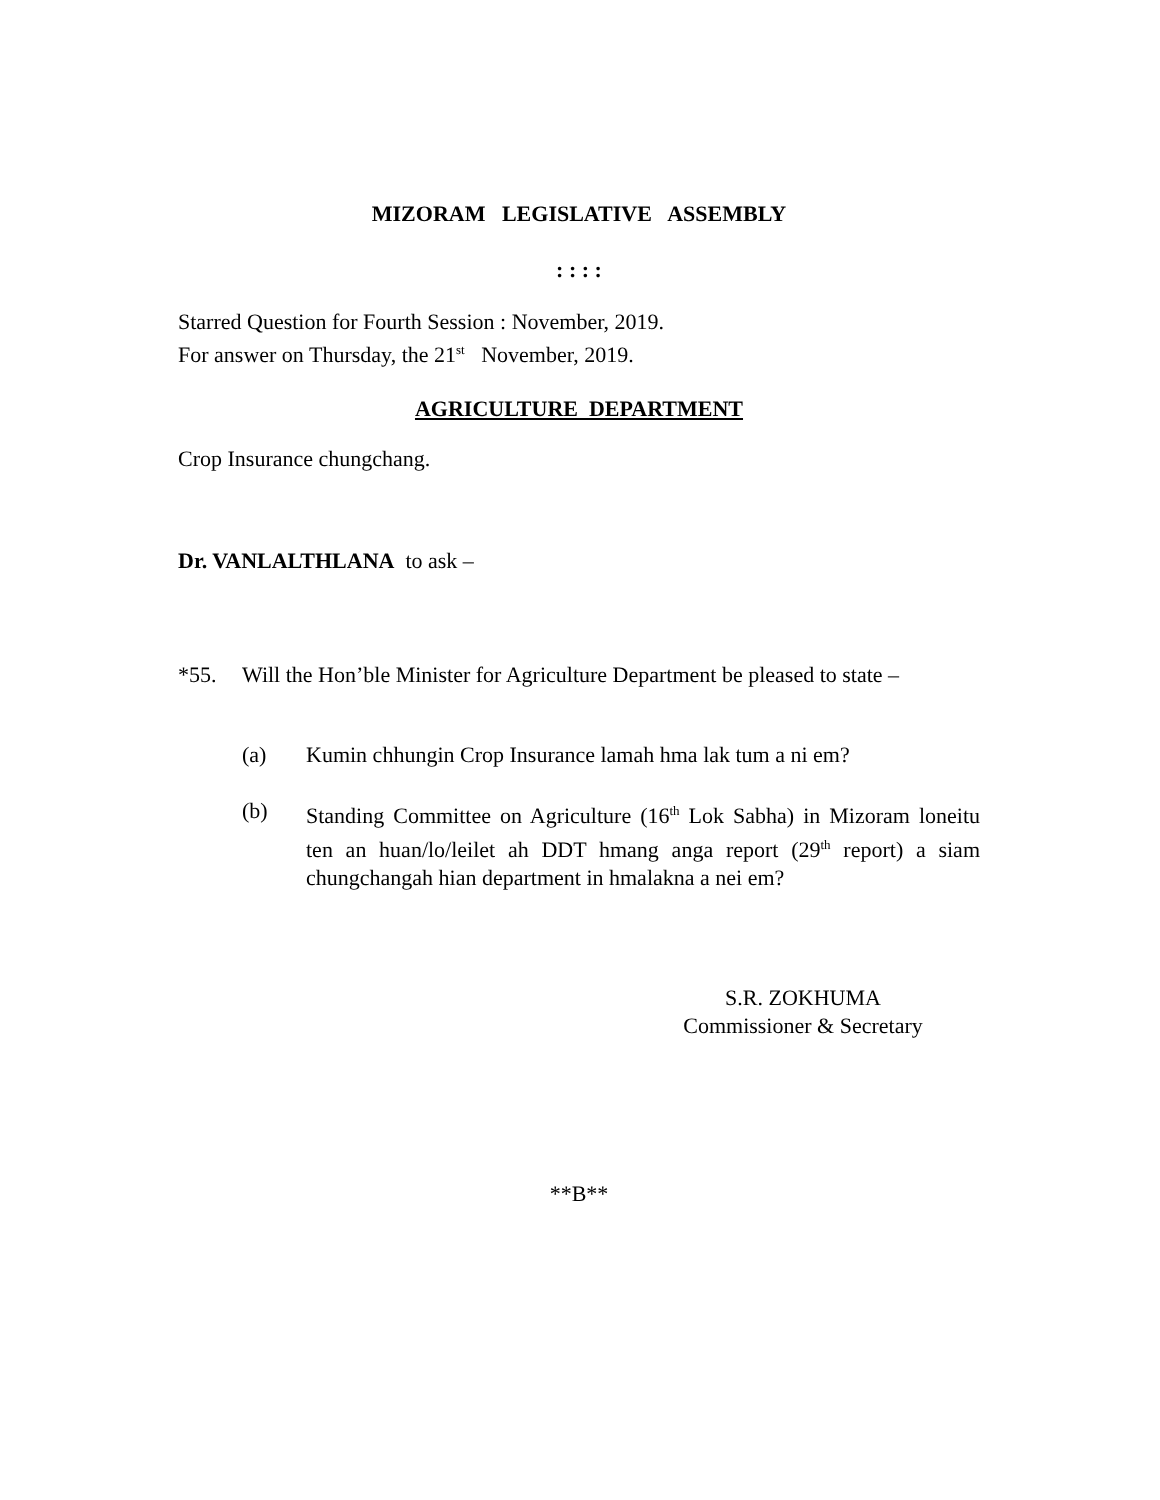MIZORAM LEGISLATIVE ASSEMBLY
: : : :
Starred Question for Fourth Session : November, 2019.
For answer on Thursday, the 21<sup>st</sup> November, 2019.
AGRICULTURE DEPARTMENT
Crop Insurance chungchang.
Dr. VANLALTHLANA to ask –
*55. Will the Hon’ble Minister for Agriculture Department be pleased to state –
(a) Kumin chhungin Crop Insurance lamah hma lak tum a ni em?
(b) Standing Committee on Agriculture (16<sup>th</sup> Lok Sabha) in Mizoram loneitu ten an huan/lo/leilet ah DDT hmang anga report (29<sup>th</sup> report) a siam chungchangah hian department in hmalakna a nei em?
S.R. ZOKHUMA
Commissioner & Secretary
**B**